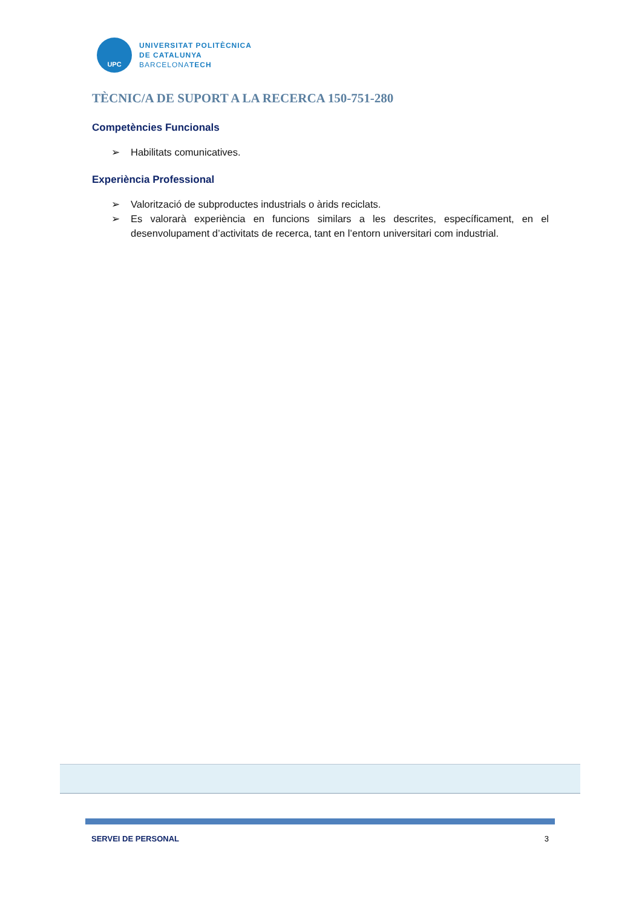UPC
UNIVERSITAT POLITÈCNICA
DE CATALUNYA
BARCELONATECH
TÈCNIC/A DE SUPORT A LA RECERCA 150-751-280
Competències Funcionals
➢ Habilitats comunicatives.
Experiència Professional
➢ Valorització de subproductes industrials o àrids reciclats.
➢ Es valorarà experiència en funcions similars a les descrites, específicament, en el desenvolupament d’activitats de recerca, tant en l’entorn universitari com industrial.
SERVEI DE PERSONAL 3